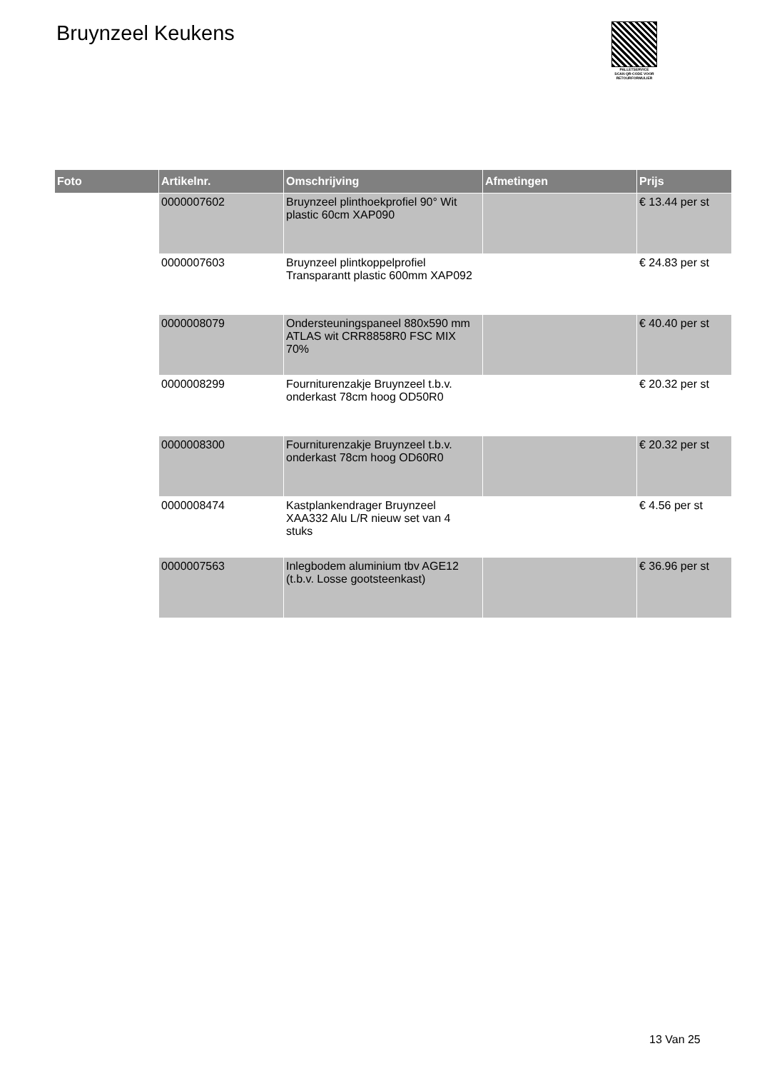Bruynzeel Keukens
PALLETSERVICE
SCAN QR-CODE VOOR RETOURFORMULIER
| Foto | Artikelnr. | Omschrijving | Afmetingen | Prijs |
| --- | --- | --- | --- | --- |
| | 0000007602 | Bruynzeel plinthoekprofiel 90° Wit plastic 60cm XAP090 | | € 13.44 per st |
| | 0000007603 | Bruynzeel plintkoppelprofiel Transparantt plastic 600mm XAP092 | | € 24.83 per st |
| | 0000008079 | Ondersteuningspaneel 880x590 mm ATLAS wit CRR8858R0 FSC MIX 70% | | € 40.40 per st |
| | 0000008299 | Fourniturenzakje Bruynzeel t.b.v. onderkast 78cm hoog OD50R0 | | € 20.32 per st |
| | 0000008300 | Fourniturenzakje Bruynzeel t.b.v. onderkast 78cm hoog OD60R0 | | € 20.32 per st |
| | 0000008474 | Kastplankendrager Bruynzeel XAA332 Alu L/R nieuw set van 4 stuks | | € 4.56 per st |
| | 0000007563 | Inlegbodem aluminium tbv AGE12 (t.b.v. Losse gootsteenkast) | | € 36.96 per st |
13 Van 25